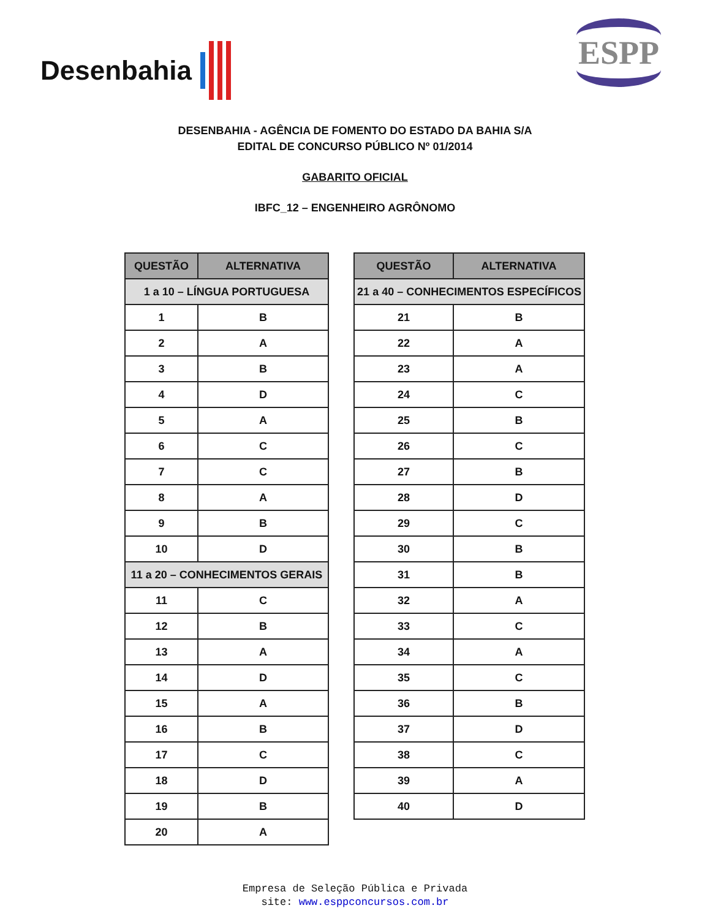Desenbahia
ESPP
DESENBAHIA - AGÊNCIA DE FOMENTO DO ESTADO DA BAHIA S/A
EDITAL DE CONCURSO PÚBLICO Nº 01/2014
GABARITO OFICIAL
IBFC_12 – ENGENHEIRO AGRÔNOMO
| QUESTÃO | ALTERNATIVA |
| --- | --- |
| 1 a 10 – LÍNGUA PORTUGUESA | |
| 1 | B |
| 2 | A |
| 3 | B |
| 4 | D |
| 5 | A |
| 6 | C |
| 7 | C |
| 8 | A |
| 9 | B |
| 10 | D |
| 11 a 20 – CONHECIMENTOS GERAIS | |
| 11 | C |
| 12 | B |
| 13 | A |
| 14 | D |
| 15 | A |
| 16 | B |
| 17 | C |
| 18 | D |
| 19 | B |
| 20 | A |
| QUESTÃO | ALTERNATIVA |
| --- | --- |
| 21 a 40 – CONHECIMENTOS ESPECÍFICOS | |
| 21 | B |
| 22 | A |
| 23 | A |
| 24 | C |
| 25 | B |
| 26 | C |
| 27 | B |
| 28 | D |
| 29 | C |
| 30 | B |
| 31 | B |
| 32 | A |
| 33 | C |
| 34 | A |
| 35 | C |
| 36 | B |
| 37 | D |
| 38 | C |
| 39 | A |
| 40 | D |
Empresa de Seleção Pública e Privada
site: www.esppconcursos.com.br